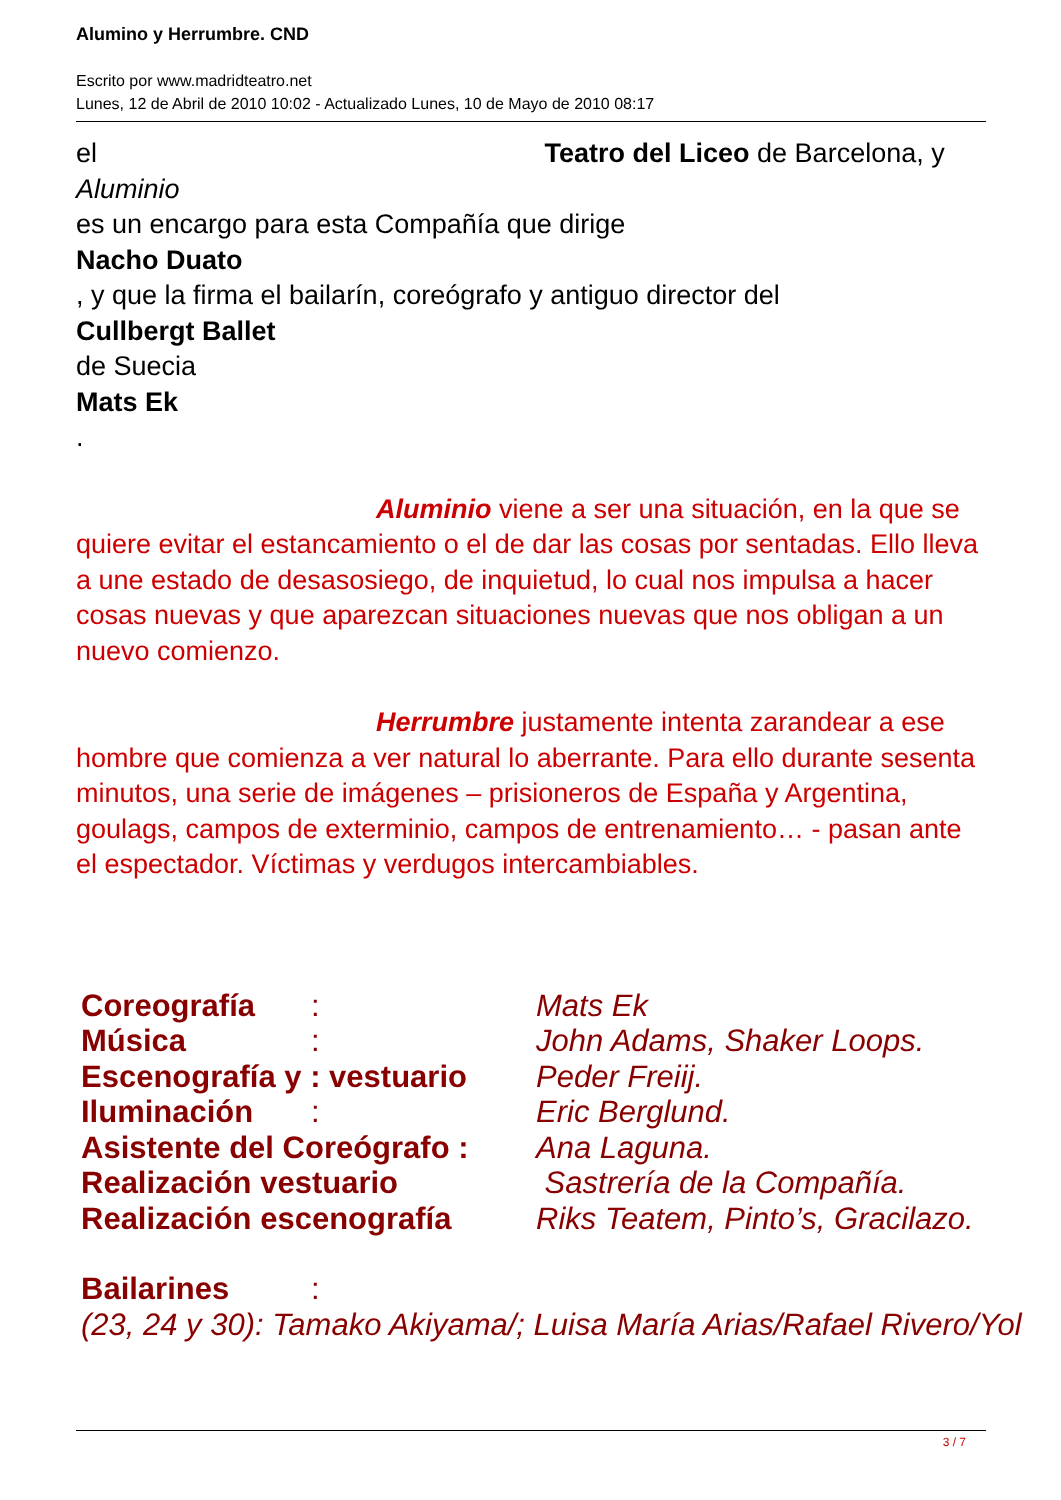Alumino y Herrumbre. CND
Escrito por www.madridteatro.net
Lunes, 12 de Abril de 2010 10:02 - Actualizado Lunes, 10 de Mayo de 2010 08:17
el Teatro del Liceo de Barcelona, y
Aluminio
es un encargo para esta Compañía que dirige
Nacho Duato
, y que la firma el bailarín, coreógrafo y antiguo director del
Cullbergt Ballet
de Suecia
Mats Ek
.
Aluminio viene a ser una situación, en la que se quiere evitar el estancamiento o el de dar las cosas por sentadas. Ello lleva a une estado de desasosiego, de inquietud, lo cual nos impulsa a hacer cosas nuevas y que aparezcan situaciones nuevas que nos obligan a un nuevo comienzo.
Herrumbre justamente intenta zarandear a ese hombre que comienza a ver natural lo aberrante. Para ello durante sesenta minutos, una serie de imágenes – prisioneros de España y Argentina, goulags, campos de exterminio, campos de entrenamiento… - pasan ante el espectador. Víctimas y verdugos intercambiables.
| Coreografía | : | Mats Ek |
| Música | : | John Adams, Shaker Loops. |
| Escenografía y : vestuario | | Peder Freiij. |
| Iluminación | : | Eric Berglund. |
| Asistente del Coreógrafo : | | Ana Laguna. |
| Realización vestuario | | Sastrería de la Compañía. |
| Realización escenografía | | Riks Teatem, Pinto’s, Gracilazo. |
| Bailarines | : | |
| (23, 24 y 30): Tamako Akiyama/; Luisa María Arias/Rafael Rivero/Yol | | |
3 / 7